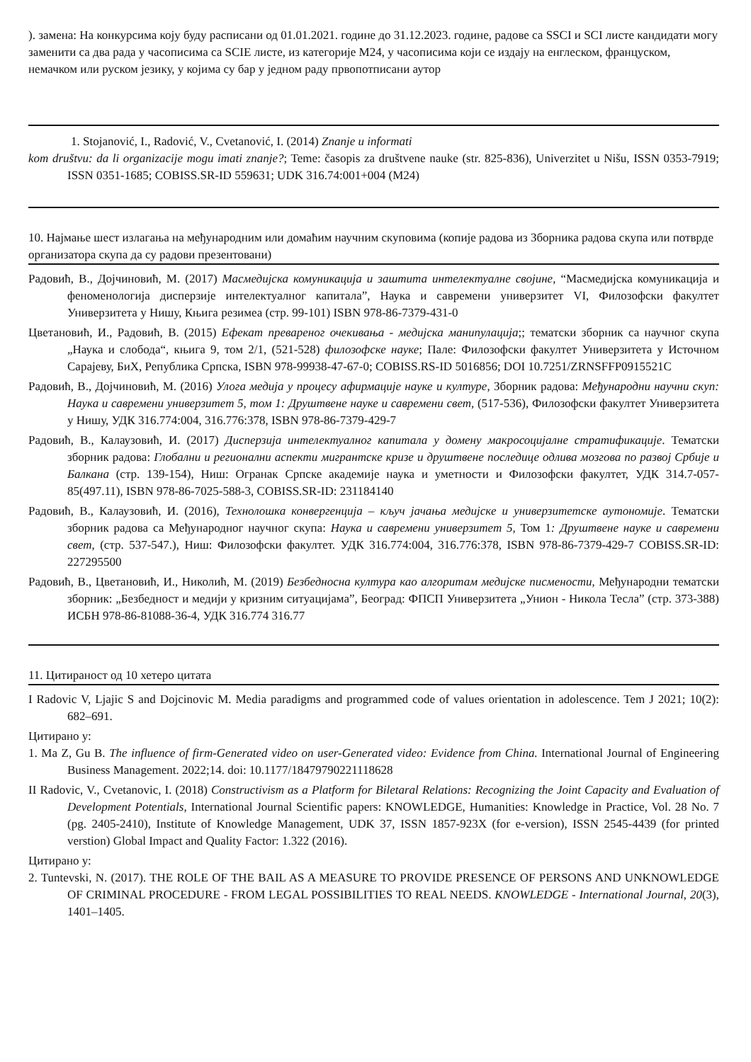). замена: На конкурсима коју буду расписани од 01.01.2021. године до 31.12.2023. године, радове са SSCI и SCI листе кандидати могу заменити са два рада у часописима са SCIE листе, из категорије М24, у часописима који се издају на енглеском, француском, немачком или руском језику, у којима су бар у једном раду првопотписани аутор
1. Stojanović, I., Radović, V., Cvetanović, I. (2014) Znanje u informati
kom društvu: da li organizacije mogu imati znanje?; Teme: časopis za društvene nauke (str. 825-836), Univerzitet u Nišu, ISSN 0353-7919; ISSN 0351-1685; COBISS.SR-ID 559631; UDK 316.74:001+004 (M24)
10. Најмање шест излагања на међународним или домаћим научним скуповима (копије радова из Зборника радова скупа или потврде организатора скупа да су радови презентовани)
Радовић, В., Дојчиновић, М. (2017) Масмедијска комуникација и заштита интелектуалне својине, “Масмедијска комуникација и феноменологија дисперзије интелектуалног капитала”, Наука и савремени универзитет VI, Филозофски факултет Универзитета у Нишу, Књига резимеа (стр. 99-101) ISBN 978-86-7379-431-0
Цветановић, И., Радовић, В. (2015) Ефекат превареног очекивања - медијска манипулација;; тематски зборник са научног скупа „Наука и слобода“, књига 9, том 2/1, (521-528) филозофске науке; Пале: Филозофски факултет Универзитета у Источном Сарајеву, БиХ, Република Српска, ISBN 978-99938-47-67-0; COBISS.RS-ID 5016856; DOI 10.7251/ZRNSFFP0915521C
Радовић, В., Дојчиновић, М. (2016) Улога медија у процесу афирмације науке и културе, Зборник радова: Међународни научни скуп: Наука и савремени универзитет 5, том 1: Друштвене науке и савремени свет, (517-536), Филозофски факултет Универзитета у Нишу, УДК 316.774:004, 316.776:378, ISBN 978-86-7379-429-7
Радовић, В., Калаузовић, И. (2017) Дисперзија интелектуалног капитала у домену макросоцијалне стратификације. Тематски зборник радова: Глобални и регионални аспекти мигрантске кризе и друштвене последице одлива мозгова по развој Србије и Балкана (стр. 139-154), Ниш: Огранак Српске академије наука и уметности и Филозофски факултет, УДК 314.7-057-85(497.11), ISBN 978-86-7025-588-3, COBISS.SR-ID: 231184140
Радовић, В., Калаузовић, И. (2016), Технолошка конвергенција – кључ јачања медијске и универзитетске аутономије. Тематски зборник радова са Међународног научног скупа: Наука и савремени универзитет 5, Том 1: Друштвене науке и савремени свет, (стр. 537-547.), Ниш: Филозофски факултет. УДК 316.774:004, 316.776:378, ISBN 978-86-7379-429-7 COBISS.SR-ID: 227295500
Радовић, В., Цветановић, И., Николић, М. (2019) Безбедносна култура као алгоритам медијске писмености, Међународни тематски зборник: „Безбедност и медији у кризним ситуацијама”, Београд: ФПСП Универзитета „Унион - Никола Тесла” (стр. 373-388) ИСБН 978-86-81088-36-4, УДК 316.774 316.77
11. Цитираност од 10 хетеро цитата
I Radovic V, Ljajic S and Dojcinovic M. Media paradigms and programmed code of values orientation in adolescence. Tem J 2021; 10(2): 682–691.
Цитирано у:
1. Ma Z, Gu B. The influence of firm-Generated video on user-Generated video: Evidence from China. International Journal of Engineering Business Management. 2022;14. doi: 10.1177/18479790221118628
II Radovic, V., Cvetanovic, I. (2018) Constructivism as a Platform for Biletaral Relations: Recognizing the Joint Capacity and Evaluation of Development Potentials, International Journal Scientific papers: KNOWLEDGE, Humanities: Knowledge in Practice, Vol. 28 No. 7 (pg. 2405-2410), Institute of Knowledge Management, UDK 37, ISSN 1857-923X (for e-version), ISSN 2545-4439 (for printed verstion) Global Impact and Quality Factor: 1.322 (2016).
Цитирано у:
2. Tuntevski, N. (2017). THE ROLE OF THE BAIL AS A MEASURE TO PROVIDE PRESENCE OF PERSONS AND UNKNOWLEDGE OF CRIMINAL PROCEDURE - FROM LEGAL POSSIBILITIES TO REAL NEEDS. KNOWLEDGE - International Journal, 20(3), 1401–1405.